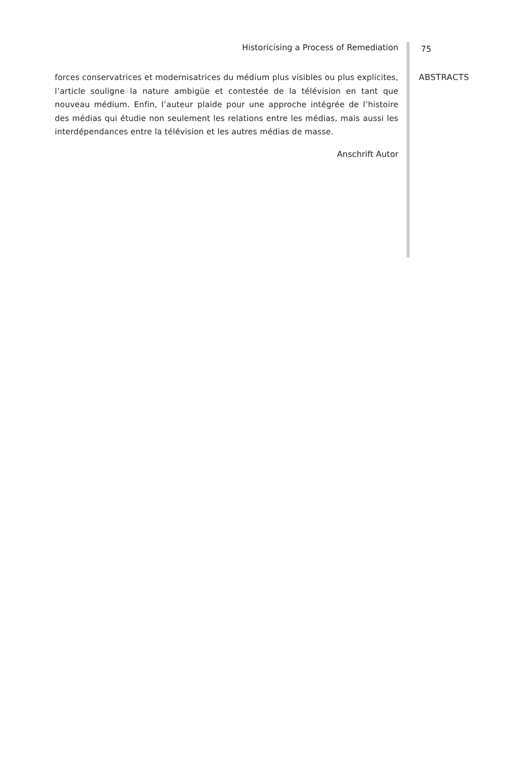Historicising a Process of Remediation
forces conservatrices et modernisatrices du médium plus visibles ou plus explicites, l’article souligne la nature ambigüe et contestée de la télévision en tant que nouveau médium. Enfin, l’auteur plaide pour une approche intégrée de l’histoire des médias qui étudie non seulement les relations entre les médias, mais aussi les interdépendances entre la télévision et les autres médias de masse.
Anschrift Autor
75
ABSTRACTS